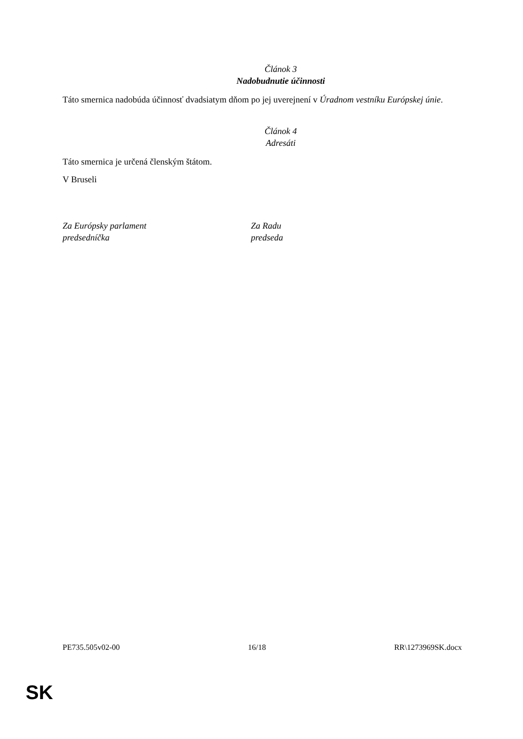Článok 3
Nadobudnutie účinnosti
Táto smernica nadobúda účinnosť dvadsiatym dňom po jej uverejnení v Úradnom vestníku Európskej únie.
Článok 4
Adresáti
Táto smernica je určená členským štátom.
V Bruseli
Za Európsky parlament
predsedníčka
Za Radu
predseda
PE735.505v02-00 16/18 RR\1273969SK.docx
SK